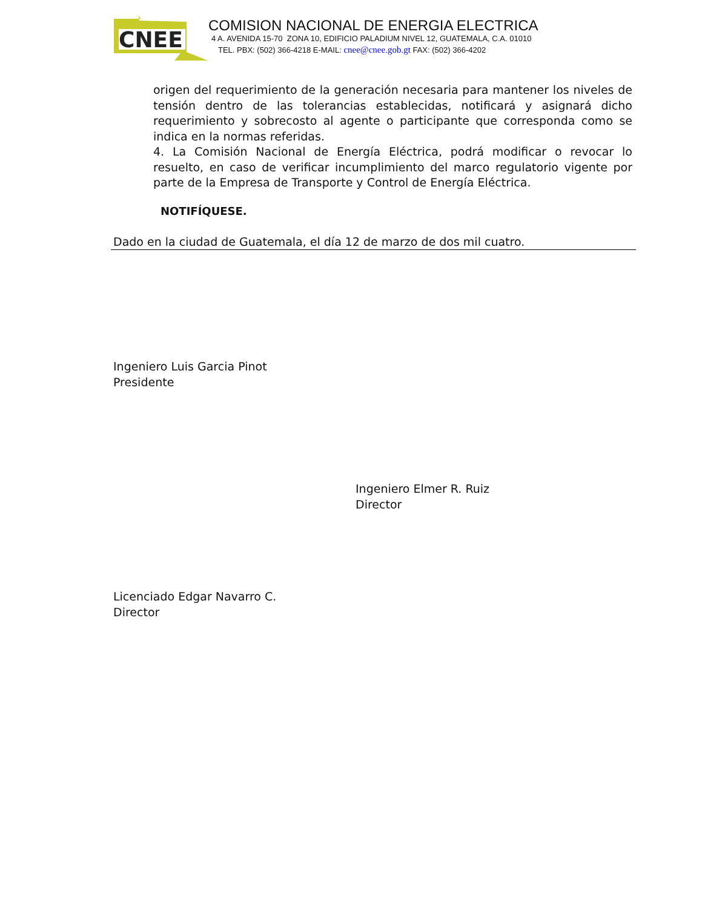CNEE
COMISION NACIONAL DE ENERGIA ELECTRICA
4 A. AVENIDA 15-70 ZONA 10, EDIFICIO PALADIUM NIVEL 12, GUATEMALA, C.A. 01010
TEL. PBX: (502) 366-4218 E-MAIL: cnee@cnee.gob.gt FAX: (502) 366-4202
origen del requerimiento de la generación necesaria para mantener los niveles de tensión dentro de las tolerancias establecidas, notificará y asignará dicho requerimiento y sobrecosto al agente o participante que corresponda como se indica en la normas referidas.
4. La Comisión Nacional de Energía Eléctrica, podrá modificar o revocar lo resuelto, en caso de verificar incumplimiento del marco regulatorio vigente por parte de la Empresa de Transporte y Control de Energía Eléctrica.
NOTIFÍQUESE.
Dado en la ciudad de Guatemala, el día 12 de marzo de dos mil cuatro.
Ingeniero Luis Garcia Pinot
Presidente
Ingeniero Elmer R. Ruiz
Director
Licenciado Edgar Navarro C.
Director